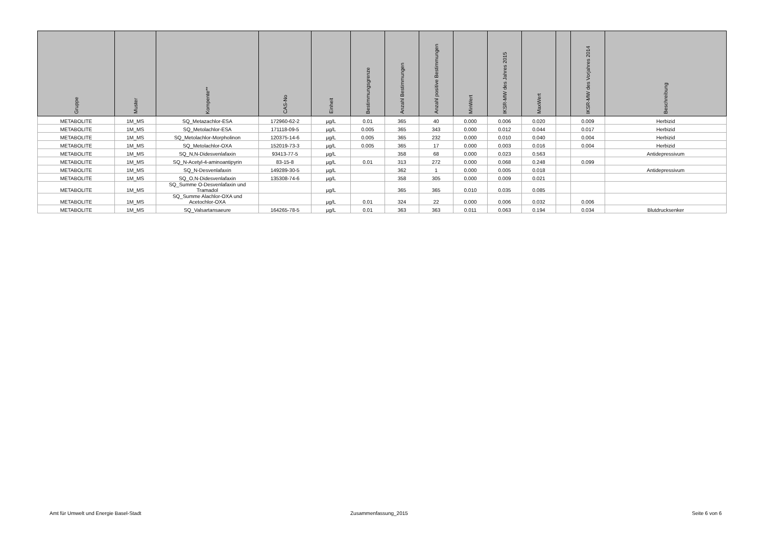| Gruppe | Muster | Kompente** | CAS-No | Einheit | Bestimmungsgrenze | Anzahl Bestimmungen | Anzahl positive Bestimmungen | MinWert | IKSR-MW des Jahres 2015 | MaxWert | | IKSR-MW des Vorjahres 2014 | Beschreibung |
| --- | --- | --- | --- | --- | --- | --- | --- | --- | --- | --- | --- | --- | --- |
| METABOLITE | 1M_MS | SQ_Metazachlor-ESA | 172960-62-2 | µg/L | 0.01 | 365 | 40 | 0.000 | 0.006 | 0.020 | | 0.009 | Herbizid |
| METABOLITE | 1M_MS | SQ_Metolachlor-ESA | 171118-09-5 | µg/L | 0.005 | 365 | 343 | 0.000 | 0.012 | 0.044 | | 0.017 | Herbizid |
| METABOLITE | 1M_MS | SQ_Metolachlor-Morpholinon | 120375-14-6 | µg/L | 0.005 | 365 | 232 | 0.000 | 0.010 | 0.040 | | 0.004 | Herbizid |
| METABOLITE | 1M_MS | SQ_Metolachlor-OXA | 152019-73-3 | µg/L | 0.005 | 365 | 17 | 0.000 | 0.003 | 0.016 | | 0.004 | Herbizid |
| METABOLITE | 1M_MS | SQ_N,N-Didesvenlafaxin | 93413-77-5 | µg/L | | 358 | 68 | 0.000 | 0.023 | 0.563 | | | Antidepressivum |
| METABOLITE | 1M_MS | SQ_N-Acetyl-4-aminoantipyrin | 83-15-8 | µg/L | 0.01 | 313 | 272 | 0.000 | 0.068 | 0.248 | | 0.099 | |
| METABOLITE | 1M_MS | SQ_N-Desvenlafaxin | 149289-30-5 | µg/L | | 362 | 1 | 0.000 | 0.005 | 0.018 | | | Antidepressivum |
| METABOLITE | 1M_MS | SQ_O,N-Didesvenlafaxin | 135308-74-6 | µg/L | | 358 | 305 | 0.000 | 0.009 | 0.021 | | | |
| METABOLITE | 1M_MS | SQ_Summe O-Desvenlafaxin und Tramadol | | µg/L | | 365 | 365 | 0.010 | 0.035 | 0.085 | | | |
| METABOLITE | 1M_MS | SQ_Summe Alachlor-OXA und Acetochlor-OXA | | µg/L | 0.01 | 324 | 22 | 0.000 | 0.006 | 0.032 | | 0.006 | |
| METABOLITE | 1M_MS | SQ_Valsartansaeure | 164265-78-5 | µg/L | 0.01 | 363 | 363 | 0.011 | 0.063 | 0.194 | | 0.034 | Blutdrucksenker |
Amt für Umwelt und Energie Basel-Stadt
Zusammenfassung_2015 Seite 6 von 6